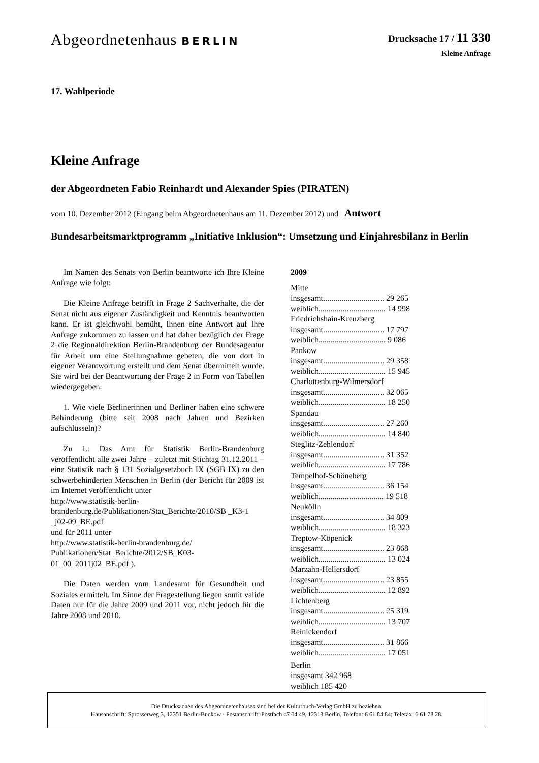Abgeordnetenhaus BERLIN
Drucksache 17 / 11 330
Kleine Anfrage
17. Wahlperiode
Kleine Anfrage
der Abgeordneten Fabio Reinhardt und Alexander Spies (PIRATEN)
vom 10. Dezember 2012 (Eingang beim Abgeordnetenhaus am 11. Dezember 2012) und Antwort
Bundesarbeitsmarktprogramm „Initiative Inklusion“: Umsetzung und Einjahresbilanz in Berlin
Im Namen des Senats von Berlin beantworte ich Ihre Kleine Anfrage wie folgt:
Die Kleine Anfrage betrifft in Frage 2 Sachverhalte, die der Senat nicht aus eigener Zuständigkeit und Kenntnis beantworten kann. Er ist gleichwohl bemüht, Ihnen eine Antwort auf Ihre Anfrage zukommen zu lassen und hat daher bezüglich der Frage 2 die Regionaldirektion Berlin-Brandenburg der Bundesagentur für Arbeit um eine Stellungnahme gebeten, die von dort in eigener Verantwortung erstellt und dem Senat übermittelt wurde. Sie wird bei der Beantwortung der Frage 2 in Form von Tabellen wiedergegeben.
1. Wie viele Berlinerinnen und Berliner haben eine schwere Behinderung (bitte seit 2008 nach Jahren und Bezirken aufschlüsseln)?
Zu 1.: Das Amt für Statistik Berlin-Brandenburg veröffentlicht alle zwei Jahre – zuletzt mit Stichtag 31.12.2011 – eine Statistik nach § 131 Sozialgesetzbuch IX (SGB IX) zu den schwerbehinderten Menschen in Berlin (der Bericht für 2009 ist im Internet veröffentlicht unter
http://www.statistik-berlin-brandenburg.de/Publikationen/Stat_Berichte/2010/SB _K3-1 _j02-09_BE.pdf
und für 2011 unter
http://www.statistik-berlin-brandenburg.de/ Publikationen/Stat_Berichte/2012/SB_K03-01_00_2011j02_BE.pdf ).
Die Daten werden vom Landesamt für Gesundheit und Soziales ermittelt. Im Sinne der Fragestellung liegen somit valide Daten nur für die Jahre 2009 und 2011 vor, nicht jedoch für die Jahre 2008 und 2010.
2009
Mitte
insgesamt.............................. 29 265
weiblich................................. 14 998
Friedrichshain-Kreuzberg
insgesamt.............................. 17 797
weiblich................................. 9 086
Pankow
insgesamt.............................. 29 358
weiblich................................. 15 945
Charlottenburg-Wilmersdorf
insgesamt.............................. 32 065
weiblich................................. 18 250
Spandau
insgesamt.............................. 27 260
weiblich................................. 14 840
Steglitz-Zehlendorf
insgesamt.............................. 31 352
weiblich................................. 17 786
Tempelhof-Schöneberg
insgesamt.............................. 36 154
weiblich................................ 19 518
Neukölln
insgesamt.............................. 34 809
weiblich................................. 18 323
Treptow-Köpenick
insgesamt.............................. 23 868
weiblich................................. 13 024
Marzahn-Hellersdorf
insgesamt.............................. 23 855
weiblich................................. 12 892
Lichtenberg
insgesamt.............................. 25 319
weiblich................................. 13 707
Reinickendorf
insgesamt.............................. 31 866
weiblich................................. 17 051
Berlin
insgesamt 342 968
weiblich 185 420
Die Drucksachen des Abgeordnetenhauses sind bei der Kulturbuch-Verlag GmbH zu beziehen.
Hausanschrift: Sprosserweg 3, 12351 Berlin-Buckow · Postanschrift: Postfach 47 04 49, 12313 Berlin, Telefon: 6 61 84 84; Telefax: 6 61 78 28.